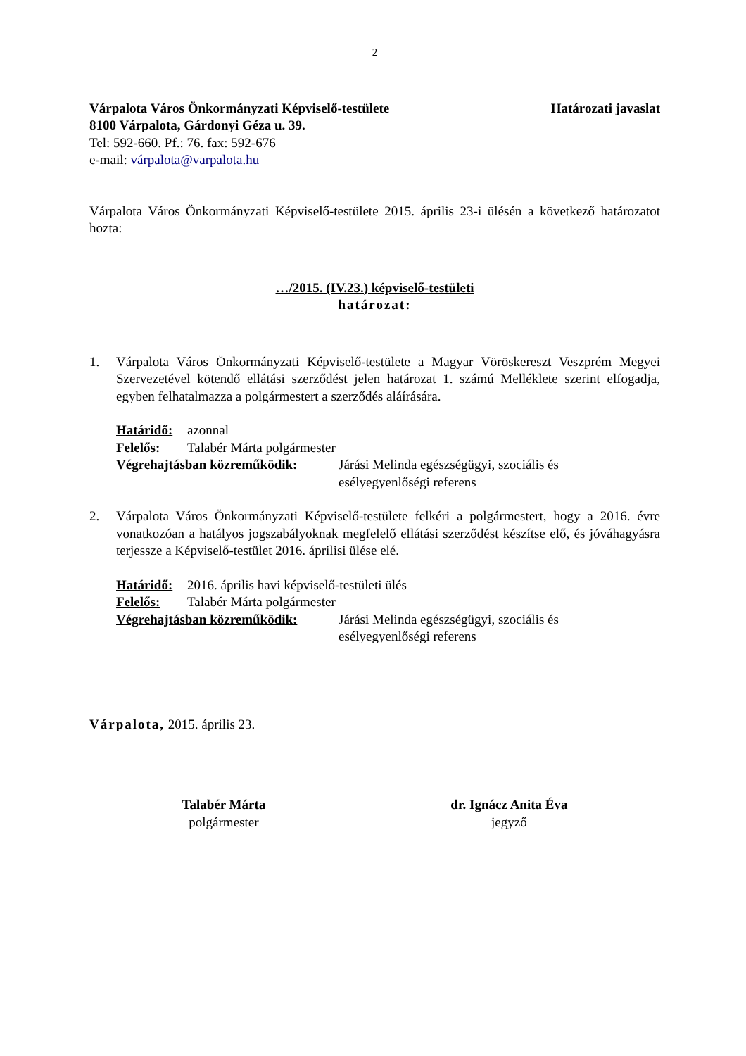2
Várpalota Város Önkormányzati Képviselő-testülete Határozati javaslat
8100 Várpalota, Gárdonyi Géza u. 39.
Tel: 592-660. Pf.: 76. fax: 592-676
e-mail: várpalota@varpalota.hu
Várpalota Város Önkormányzati Képviselő-testülete 2015. április 23-i ülésén a következő határozatot hozta:
…/2015. (IV.23.) képviselő-testületi
határozat:
1. Várpalota Város Önkormányzati Képviselő-testülete a Magyar Vöröskereszt Veszprém Megyei Szervezetével kötendő ellátási szerződést jelen határozat 1. számú Melléklete szerint elfogadja, egyben felhatalmazza a polgármestert a szerződés aláírására.
Határidő: azonnal
Felelős: Talabér Márta polgármester
Végrehajtásban közreműködik: Járási Melinda egészségügyi, szociális és
esélyegyenlőségi referens
2. Várpalota Város Önkormányzati Képviselő-testülete felkéri a polgármestert, hogy a 2016. évre vonatkozóan a hatályos jogszabályoknak megfelelő ellátási szerződést készítse elő, és jóváhagyásra terjessze a Képviselő-testület 2016. áprilisi ülése elé.
Határidő: 2016. április havi képviselő-testületi ülés
Felelős: Talabér Márta polgármester
Végrehajtásban közreműködik: Járási Melinda egészségügyi, szociális és
esélyegyenlőségi referens
Várpalota, 2015. április 23.
Talabér Márta
polgármester
dr. Ignácz Anita Éva
jegyző